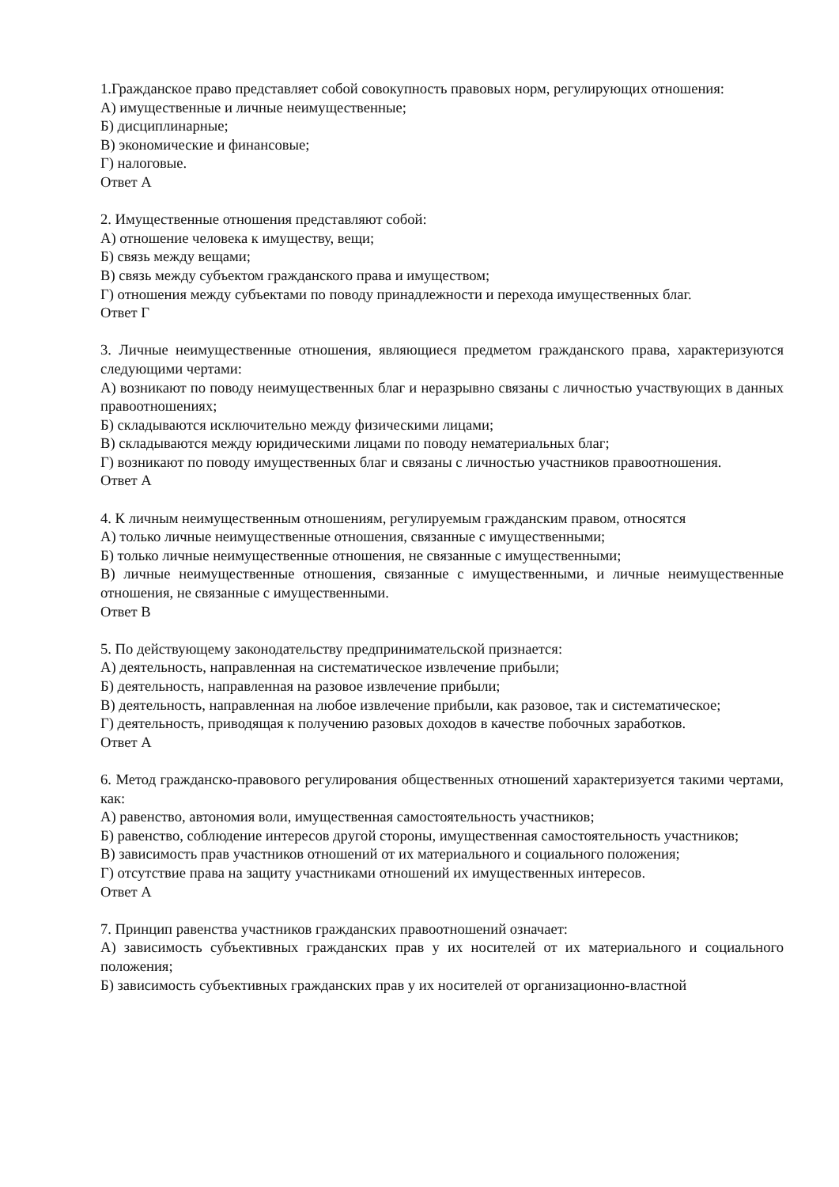1.Гражданское право представляет собой совокупность правовых норм, регулирующих отношения:
А) имущественные и личные неимущественные;
Б) дисциплинарные;
В) экономические и финансовые;
Г) налоговые.
Ответ А
2. Имущественные отношения представляют собой:
А) отношение человека к имуществу, вещи;
Б) связь между вещами;
В) связь между субъектом гражданского права и имуществом;
Г) отношения между субъектами по поводу принадлежности и перехода имущественных благ.
Ответ Г
3. Личные неимущественные отношения, являющиеся предметом гражданского права, характеризуются следующими чертами:
А) возникают по поводу неимущественных благ и неразрывно связаны с личностью участвующих в данных правоотношениях;
Б) складываются исключительно между физическими лицами;
В) складываются между юридическими лицами по поводу нематериальных благ;
Г) возникают по поводу имущественных благ и связаны с личностью участников правоотношения.
Ответ А
4. К личным неимущественным отношениям, регулируемым гражданским правом, относятся
А) только личные неимущественные отношения, связанные с имущественными;
Б) только личные неимущественные отношения, не связанные с имущественными;
В) личные неимущественные отношения, связанные с имущественными, и личные неимущественные отношения, не связанные с имущественными.
Ответ В
5. По действующему законодательству предпринимательской признается:
А) деятельность, направленная на систематическое извлечение прибыли;
Б) деятельность, направленная на разовое извлечение прибыли;
В) деятельность, направленная на любое извлечение прибыли, как разовое, так и систематическое;
Г) деятельность, приводящая к получению разовых доходов в качестве побочных заработков.
Ответ А
6. Метод гражданско-правового регулирования общественных отношений характеризуется такими чертами, как:
А) равенство, автономия воли, имущественная самостоятельность участников;
Б) равенство, соблюдение интересов другой стороны, имущественная самостоятельность участников;
В) зависимость прав участников отношений от их материального и социального положения;
Г) отсутствие права на защиту участниками отношений их имущественных интересов.
Ответ А
7. Принцип равенства участников гражданских правоотношений означает:
А) зависимость субъективных гражданских прав у их носителей от их материального и социального положения;
Б) зависимость субъективных гражданских прав у их носителей от организационно-властной